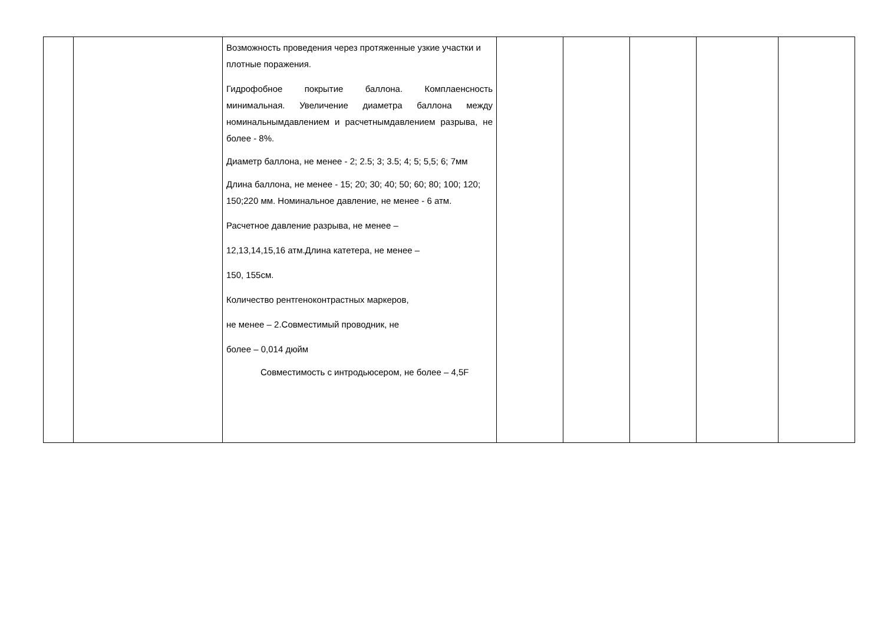| | | Возможность проведения через протяженные узкие участки и плотные поражения. Гидрофобное покрытие баллона. Комплаенсность минимальная. Увеличение диаметра баллона между номинальнымдавлением и расчетнымдавлением разрыва, не более - 8%. Диаметр баллона, не менее - 2; 2.5; 3; 3.5; 4; 5; 5,5; 6; 7мм Длина баллона, не менее - 15; 20; 30; 40; 50; 60; 80; 100; 120; 150;220 мм. Номинальное давление, не менее - 6 атм. Расчетное давление разрыва, не менее – 12,13,14,15,16 атм.Длина катетера, не менее – 150, 155см. Количество рентгеноконтрастных маркеров, не менее – 2.Совместимый проводник, не более – 0,014 дюйм Совместимость с интродьюсером, не более – 4,5F | | | | | |